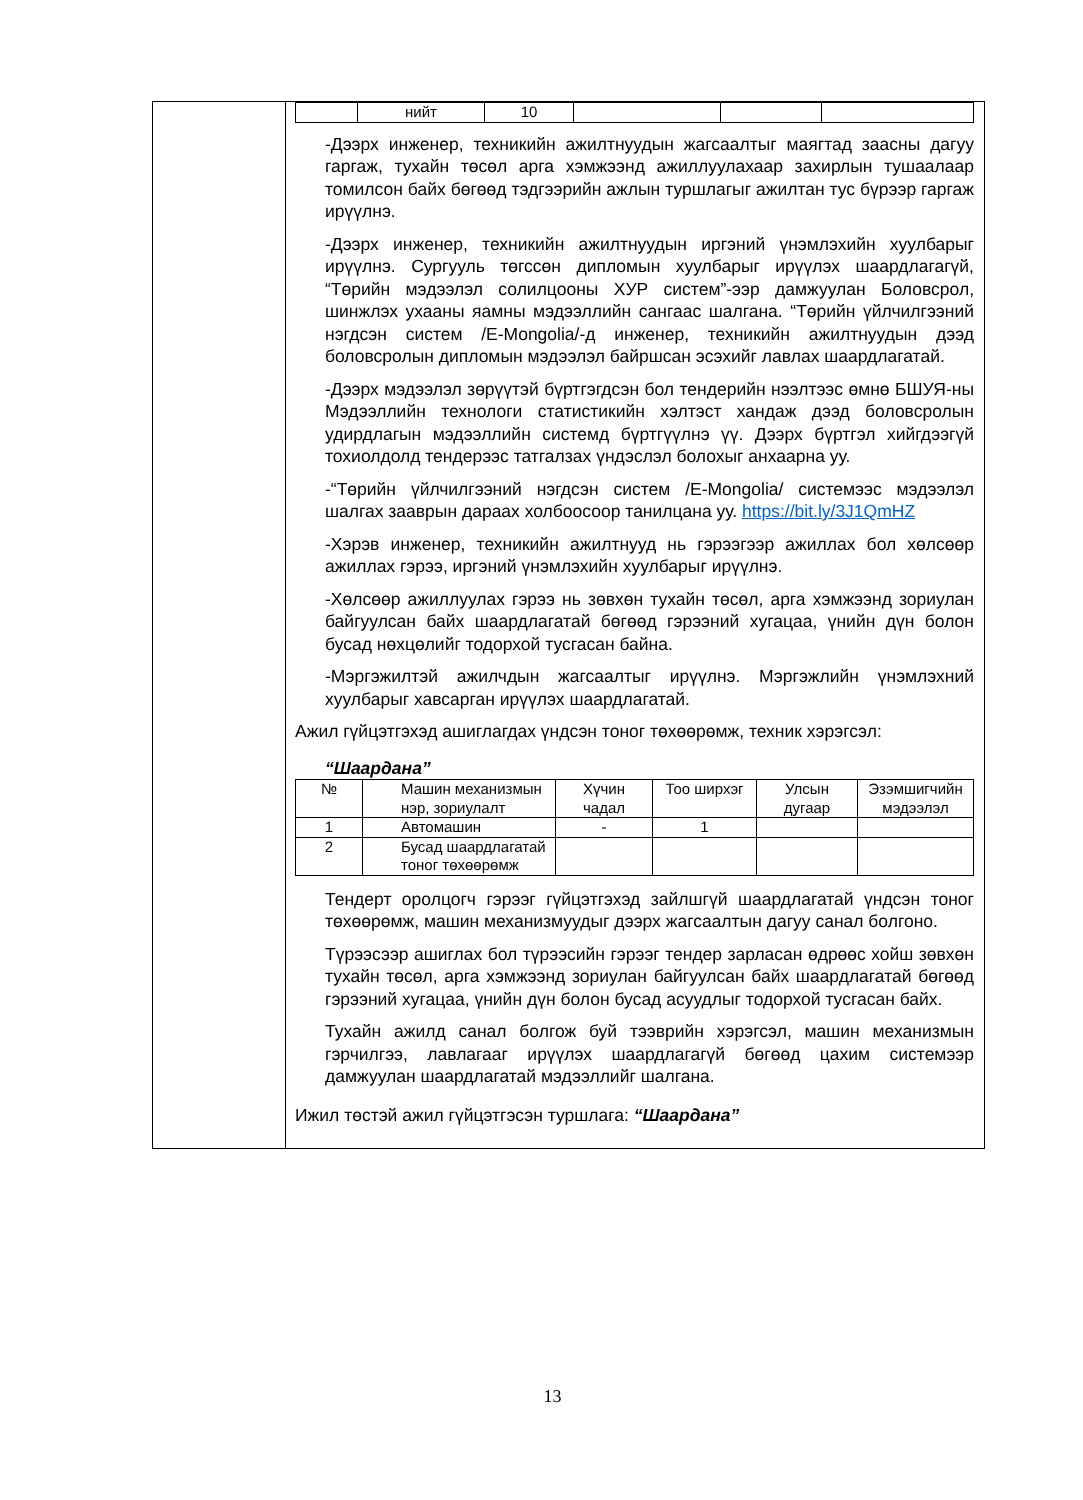| | нийт | 10 | | | |
-Дээрх инженер, техникийн ажилтнуудын жагсаалтыг маягтад заасны дагуу гаргаж, тухайн төсөл арга хэмжээнд ажиллуулахаар захирлын тушаалаар томилсон байх бөгөөд тэдгээрийн ажлын туршлагыг ажилтан тус бүрээр гаргаж ирүүлнэ.
-Дээрх инженер, техникийн ажилтнуудын иргэний үнэмлэхийн хуулбарыг ирүүлнэ. Сургууль төгссөн дипломын хуулбарыг ирүүлэх шаардлагагүй, “Төрийн мэдээлэл солилцооны ХУР систем”-ээр дамжуулан Боловсрол, шинжлэх ухааны яамны мэдээллийн сангаас шалгана. “Төрийн үйлчилгээний нэгдсэн систем /E-Mongolia/-д инженер, техникийн ажилтнуудын дээд боловсролын дипломын мэдээлэл байршсан эсэхийг лавлах шаардлагатай.
-Дээрх мэдээлэл зөрүүтэй бүртгэгдсэн бол тендерийн нээлтээс өмнө БШУЯ-ны Мэдээллийн технологи статистикийн хэлтэст хандаж дээд боловсролын удирдлагын мэдээллийн системд бүртгүүлнэ үү. Дээрх бүртгэл хийгдээгүй тохиолдолд тендерээс татгалзах үндэслэл болохыг анхаарна уу.
-“Төрийн үйлчилгээний нэгдсэн систем /E-Mongolia/ системээс мэдээлэл шалгах зааврын дараах холбоосоор танилцана уу. https://bit.ly/3J1QmHZ
-Хэрэв инженер, техникийн ажилтнууд нь гэрээгээр ажиллах бол хөлсөөр ажиллах гэрээ, иргэний үнэмлэхийн хуулбарыг ирүүлнэ.
-Хөлсөөр ажиллуулах гэрээ нь зөвхөн тухайн төсөл, арга хэмжээнд зориулан байгуулсан байх шаардлагатай бөгөөд гэрээний хугацаа, үнийн дүн болон бусад нөхцөлийг тодорхой тусгасан байна.
-Мэргэжилтэй ажилчдын жагсаалтыг ирүүлнэ. Мэргэжлийн үнэмлэхний хуулбарыг хавсарган ирүүлэх шаардлагатай.
Ажил гүйцэтгэхэд ашиглагдах үндсэн тоног төхөөрөмж, техник хэрэгсэл:
“Шаардана”
| № | Машин механизмын нэр, зориулалт | Хүчин чадал | Тоо ширхэг | Улсын дугаар | Эзэмшигчийн мэдээлэл |
| --- | --- | --- | --- | --- | --- |
| 1 | Автомашин | - | 1 | | |
| 2 | Бусад шаардлагатай тоног төхөөрөмж | | | | |
Тендерт оролцогч гэрээг гүйцэтгэхэд зайлшгүй шаардлагатай үндсэн тоног төхөөрөмж, машин механизмуудыг дээрх жагсаалтын дагуу санал болгоно.
Түрээсээр ашиглах бол түрээсийн гэрээг тендер зарласан өдрөөс хойш зөвхөн тухайн төсөл, арга хэмжээнд зориулан байгуулсан байх шаардлагатай бөгөөд гэрээний хугацаа, үнийн дүн болон бусад асуудлыг тодорхой тусгасан байх.
Тухайн ажилд санал болгож буй тээврийн хэрэгсэл, машин механизмын гэрчилгээ, лавлагааг ирүүлэх шаардлагагүй бөгөөд цахим системээр дамжуулан шаардлагатай мэдээллийг шалгана.
Ижил төстэй ажил гүйцэтгэсэн туршлага: “Шаардана”
13